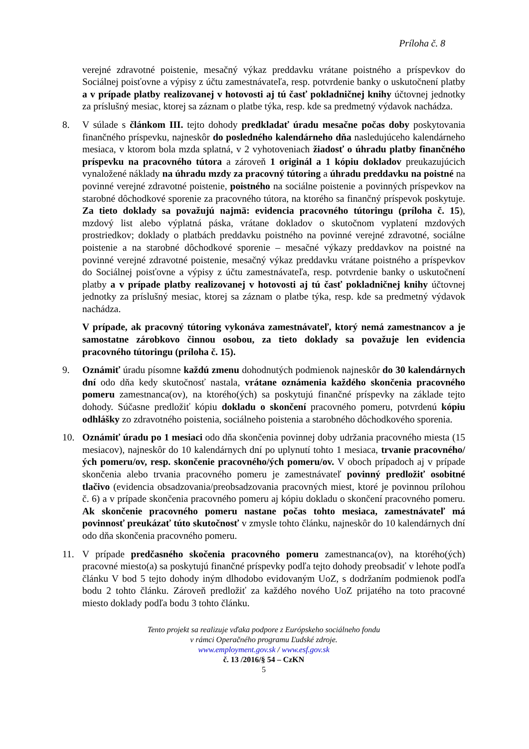Príloha č. 8
verejné zdravotné poistenie, mesačný výkaz preddavku vrátane poistného a príspevkov do Sociálnej poisťovne a výpisy z účtu zamestnávateľa, resp. potvrdenie banky o uskutočnení platby a v prípade platby realizovanej v hotovosti aj tú časť pokladničnej knihy účtovnej jednotky za príslušný mesiac, ktorej sa záznam o platbe týka, resp. kde sa predmetný výdavok nachádza.
8. V súlade s článkom III. tejto dohody predkladať úradu mesačne počas doby poskytovania finančného príspevku, najneskôr do posledného kalendárneho dňa nasledujúceho kalendárneho mesiaca, v ktorom bola mzda splatná, v 2 vyhotoveniach žiadosť o úhradu platby finančného príspevku na pracovného tútora a zároveň 1 originál a 1 kópiu dokladov preukazujúcich vynaložené náklady na úhradu mzdy za pracovný tútoring a úhradu preddavku na poistné na povinné verejné zdravotné poistenie, poistného na sociálne poistenie a povinných príspevkov na starobné dôchodkové sporenie za pracovného tútora, na ktorého sa finančný príspevok poskytuje. Za tieto doklady sa považujú najmä: evidencia pracovného tútoringu (príloha č. 15), mzdový list alebo výplatná páska, vrátane dokladov o skutočnom vyplatení mzdových prostriedkov; doklady o platbách preddavku poistného na povinné verejné zdravotné, sociálne poistenie a na starobné dôchodkové sporenie – mesačné výkazy preddavkov na poistné na povinné verejné zdravotné poistenie, mesačný výkaz preddavku vrátane poistného a príspevkov do Sociálnej poisťovne a výpisy z účtu zamestnávateľa, resp. potvrdenie banky o uskutočnení platby a v prípade platby realizovanej v hotovosti aj tú časť pokladničnej knihy účtovnej jednotky za príslušný mesiac, ktorej sa záznam o platbe týka, resp. kde sa predmetný výdavok nachádza.
V prípade, ak pracovný tútoring vykonáva zamestnávateľ, ktorý nemá zamestnancov a je samostatne zárobkovo činnou osobou, za tieto doklady sa považuje len evidencia pracovného tútoringu (príloha č. 15).
9. Oznámiť úradu písomne každú zmenu dohodnutých podmienok najneskôr do 30 kalendárnych dní odo dňa kedy skutočnosť nastala, vrátane oznámenia každého skončenia pracovného pomeru zamestnanca(ov), na ktorého(ých) sa poskytujú finančné príspevky na základe tejto dohody. Súčasne predložiť kópiu dokladu o skončení pracovného pomeru, potvrdenú kópiu odhlášky zo zdravotného poistenia, sociálneho poistenia a starobného dôchodkového sporenia.
10. Oznámiť úradu po 1 mesiaci odo dňa skončenia povinnej doby udržania pracovného miesta (15 mesiacov), najneskôr do 10 kalendárnych dní po uplynutí tohto 1 mesiaca, trvanie pracovného/ých pomeru/ov, resp. skončenie pracovného/ých pomeru/ov. V oboch prípadoch aj v prípade skončenia alebo trvania pracovného pomeru je zamestnávateľ povinný predložiť osobitné tlačivo (evidencia obsadzovania/preobsadzovania pracovných miest, ktoré je povinnou prílohou č. 6) a v prípade skončenia pracovného pomeru aj kópiu dokladu o skončení pracovného pomeru. Ak skončenie pracovného pomeru nastane počas tohto mesiaca, zamestnávateľ má povinnosť preukázať túto skutočnosť v zmysle tohto článku, najneskôr do 10 kalendárnych dní odo dňa skončenia pracovného pomeru.
11. V prípade predčasného skočenia pracovného pomeru zamestnanca(ov), na ktorého(ých) pracovné miesto(a) sa poskytujú finančné príspevky podľa tejto dohody preobsadiť v lehote podľa článku V bod 5 tejto dohody iným dlhodobo evidovaným UoZ, s dodržaním podmienok podľa bodu 2 tohto článku. Zároveň predložiť za každého nového UoZ prijatého na toto pracovné miesto doklady podľa bodu 3 tohto článku.
Tento projekt sa realizuje vďaka podpore z Európskeho sociálneho fondu
v rámci Operačného programu Ľudské zdroje.
www.employment.gov.sk / www.esf.gov.sk
č. 13 /2016/§ 54 – CzKN
5